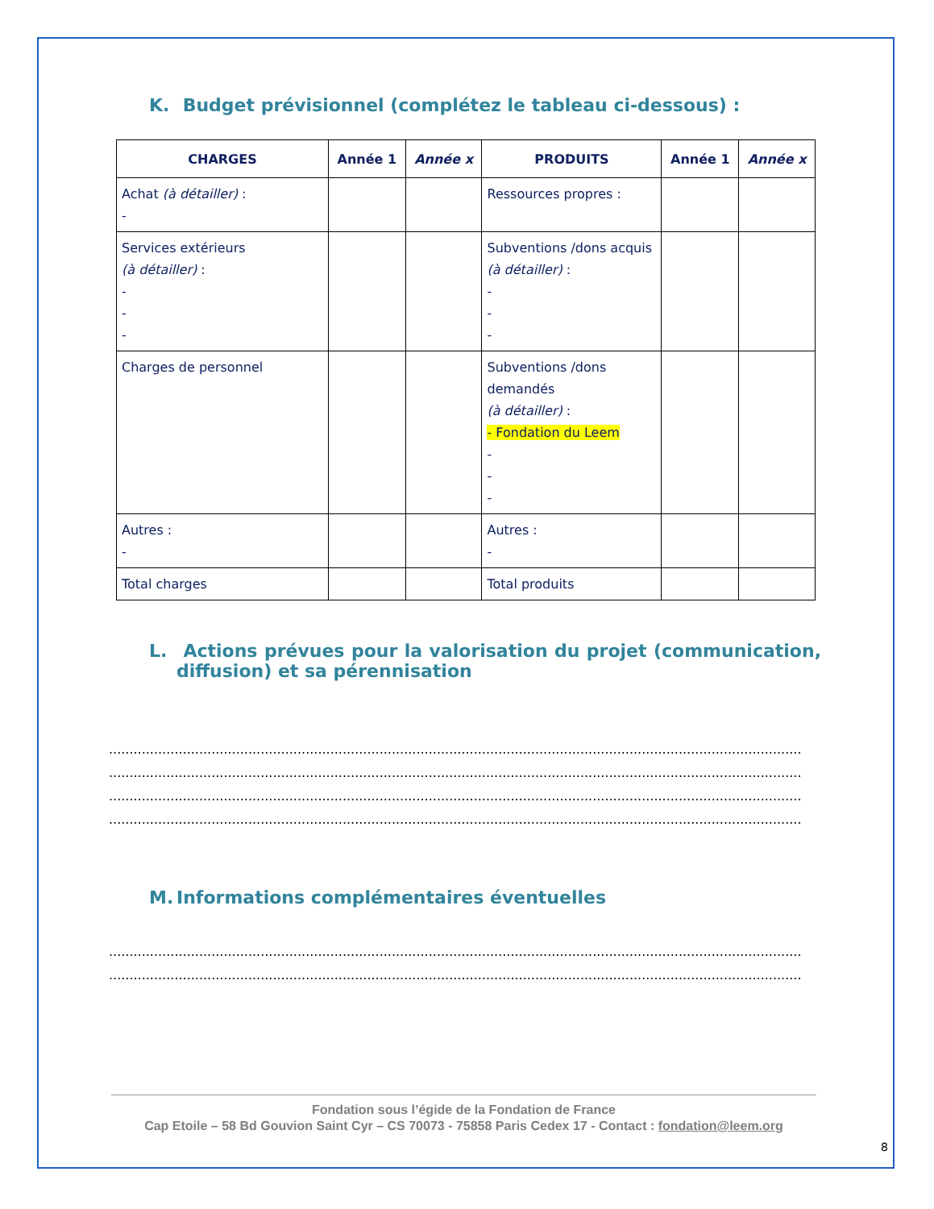K. Budget prévisionnel (complétez le tableau ci-dessous) :
| CHARGES | Année 1 | Année x | PRODUITS | Année 1 | Année x |
| --- | --- | --- | --- | --- | --- |
| Achat (à détailler) : - | | | Ressources propres : | | |
| Services extérieurs (à détailler) : - - - | | | Subventions /dons acquis (à détailler) : - - - | | |
| Charges de personnel | | | Subventions /dons demandés (à détailler) : - Fondation du Leem - - - | | |
| Autres : - | | | Autres : - | | |
| Total charges | | | Total produits | | |
L. Actions prévues pour la valorisation du projet (communication, diffusion) et sa pérennisation
..................................................................................................................................................................................................................
..................................................................................................................................................................................................................
..................................................................................................................................................................................................................
..................................................................................................................................................................................................................
M. Informations complémentaires éventuelles
..................................................................................................................................................................................................................
..................................................................................................................................................................................................................
Fondation sous l’égide de la Fondation de France
Cap Etoile – 58 Bd Gouvion Saint Cyr – CS 70073 - 75858 Paris Cedex 17 - Contact : fondation@leem.org
8